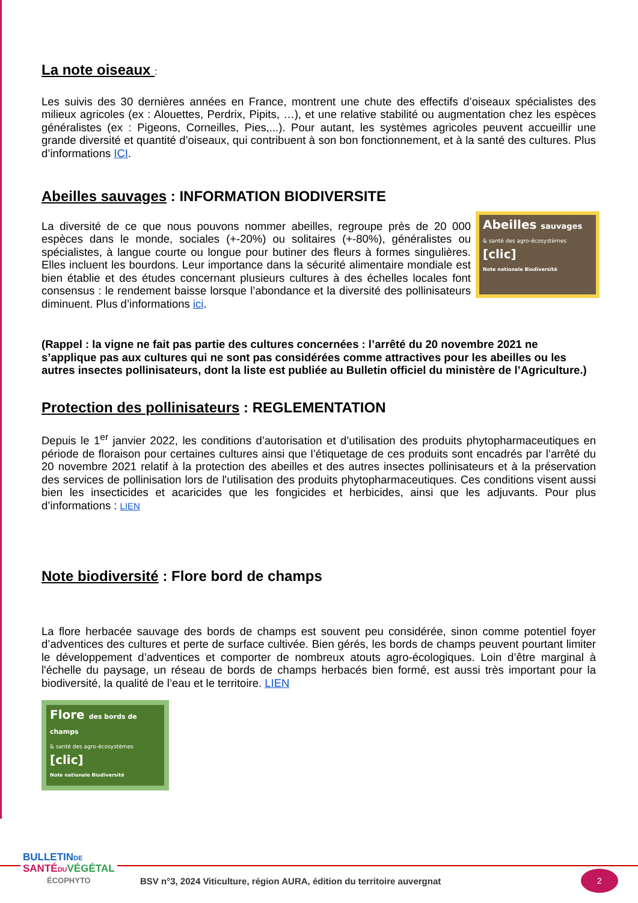La note oiseaux :
Les suivis des 30 dernières années en France, montrent une chute des effectifs d’oiseaux spécialistes des milieux agricoles (ex : Alouettes, Perdrix, Pipits, …), et une relative stabilité ou augmentation chez les espèces généralistes (ex : Pigeons, Corneilles, Pies,...). Pour autant, les systèmes agricoles peuvent accueillir une grande diversité et quantité d’oiseaux, qui contribuent à son bon fonctionnement, et à la santé des cultures. Plus d’informations ICI.
Abeilles sauvages : INFORMATION BIODIVERSITE
Abeilles sauvages
& santé des agro-écosystèmes
[clic]
Note nationale Biodiversité
La diversité de ce que nous pouvons nommer abeilles, regroupe près de 20 000 espèces dans le monde, sociales (+-20%) ou solitaires (+-80%), généralistes ou spécialistes, à langue courte ou longue pour butiner des fleurs à formes singulières. Elles incluent les bourdons. Leur importance dans la sécurité alimentaire mondiale est bien établie et des études concernant plusieurs cultures à des échelles locales font consensus : le rendement baisse lorsque l’abondance et la diversité des pollinisateurs diminuent. Plus d’informations ici.
(Rappel : la vigne ne fait pas partie des cultures concernées : l’arrêté du 20 novembre 2021 ne s’applique pas aux cultures qui ne sont pas considérées comme attractives pour les abeilles ou les autres insectes pollinisateurs, dont la liste est publiée au Bulletin officiel du ministère de l’Agriculture.)
Protection des pollinisateurs : REGLEMENTATION
Depuis le 1<sup>er</sup> janvier 2022, les conditions d’autorisation et d’utilisation des produits phytopharmaceutiques en période de floraison pour certaines cultures ainsi que l’étiquetage de ces produits sont encadrés par l’arrêté du 20 novembre 2021 relatif à la protection des abeilles et des autres insectes pollinisateurs et à la préservation des services de pollinisation lors de l'utilisation des produits phytopharmaceutiques. Ces conditions visent aussi bien les insecticides et acaricides que les fongicides et herbicides, ainsi que les adjuvants. Pour plus d’informations : LIEN
Note biodiversité : Flore bord de champs
La flore herbacée sauvage des bords de champs est souvent peu considérée, sinon comme potentiel foyer d’adventices des cultures et perte de surface cultivée. Bien gérés, les bords de champs peuvent pourtant limiter le développement d’adventices et comporter de nombreux atouts agro-écologiques. Loin d’être marginal à l'échelle du paysage, un réseau de bords de champs herbacés bien formé, est aussi très important pour la biodiversité, la qualité de l’eau et le territoire. LIEN
Flore des bords de champs
& santé des agro-écosystèmes
[clic]
Note nationale Biodiversité
BULLETINDE
SANTÉDU VÉGÉTAL
ÉCOPHYTO
BSV n°3, 2024 Viticulture, région AURA, édition du territoire auvergnat
2